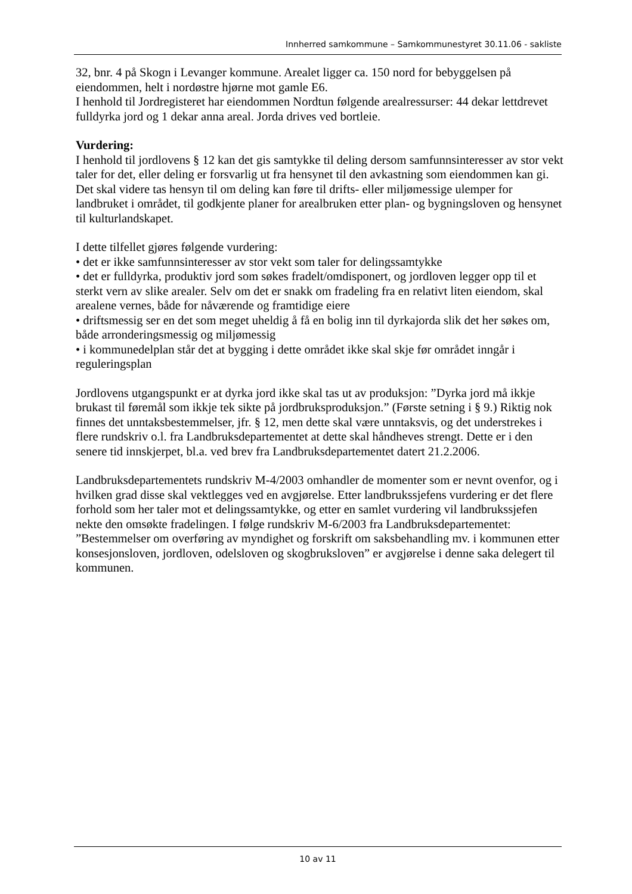Innherred samkommune – Samkommunestyret 30.11.06 - sakliste
32, bnr. 4 på Skogn i Levanger kommune. Arealet ligger ca. 150 nord for bebyggelsen på eiendommen, helt i nordøstre hjørne mot gamle E6.
I henhold til Jordregisteret har eiendommen Nordtun følgende arealressurser: 44 dekar lettdrevet fulldyrka jord og 1 dekar anna areal. Jorda drives ved bortleie.
Vurdering:
I henhold til jordlovens § 12 kan det gis samtykke til deling dersom samfunnsinteresser av stor vekt taler for det, eller deling er forsvarlig ut fra hensynet til den avkastning som eiendommen kan gi. Det skal videre tas hensyn til om deling kan føre til drifts- eller miljømessige ulemper for landbruket i området, til godkjente planer for arealbruken etter plan- og bygningsloven og hensynet til kulturlandskapet.
I dette tilfellet gjøres følgende vurdering:
• det er ikke samfunnsinteresser av stor vekt som taler for delingssamtykke
• det er fulldyrka, produktiv jord som søkes fradelt/omdisponert, og jordloven legger opp til et sterkt vern av slike arealer. Selv om det er snakk om fradeling fra en relativt liten eiendom, skal arealene vernes, både for nåværende og framtidige eiere
• driftsmessig ser en det som meget uheldig å få en bolig inn til dyrkajorda slik det her søkes om, både arronderingsmessig og miljømessig
• i kommunedelplan står det at bygging i dette området ikke skal skje før området inngår i reguleringsplan
Jordlovens utgangspunkt er at dyrka jord ikke skal tas ut av produksjon: ”Dyrka jord må ikkje brukast til føremål som ikkje tek sikte på jordbruksproduksjon.” (Første setning i § 9.) Riktig nok finnes det unntaksbestemmelser, jfr. § 12, men dette skal være unntaksvis, og det understrekes i flere rundskriv o.l. fra Landbruksdepartementet at dette skal håndheves strengt. Dette er i den senere tid innskjerpet, bl.a. ved brev fra Landbruksdepartementet datert 21.2.2006.
Landbruksdepartementets rundskriv M-4/2003 omhandler de momenter som er nevnt ovenfor, og i hvilken grad disse skal vektlegges ved en avgjørelse. Etter landbrukssjefens vurdering er det flere forhold som her taler mot et delingssamtykke, og etter en samlet vurdering vil landbrukssjefen nekte den omsøkte fradelingen. I følge rundskriv M-6/2003 fra Landbruksdepartementet: ”Bestemmelser om overføring av myndighet og forskrift om saksbehandling mv. i kommunen etter konsesjonsloven, jordloven, odelsloven og skogbruksloven” er avgjørelse i denne saka delegert til kommunen.
10 av 11